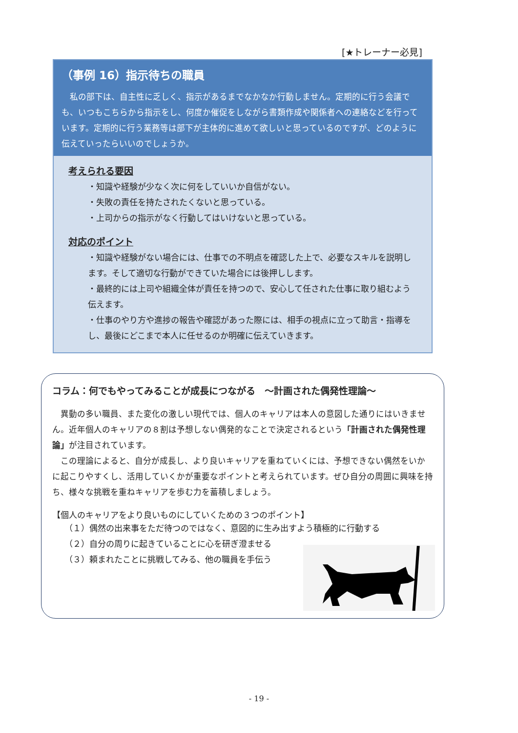[★トレーナー必見]
（事例 16）指示待ちの職員
私の部下は、自主性に乏しく、指示があるまでなかなか行動しません。定期的に行う会議でも、いつもこちらから指示をし、何度か催促をしながら書類作成や関係者への連絡などを行っています。定期的に行う業務等は部下が主体的に進めて欲しいと思っているのですが、どのように伝えていったらいいのでしょうか。
考えられる要因
・知識や経験が少なく次に何をしていいか自信がない。
・失敗の責任を持たされたくないと思っている。
・上司からの指示がなく行動してはいけないと思っている。
対応のポイント
・知識や経験がない場合には、仕事での不明点を確認した上で、必要なスキルを説明します。そして適切な行動ができていた場合には後押しします。
・最終的には上司や組織全体が責任を持つので、安心して任された仕事に取り組むよう伝えます。
・仕事のやり方や進捗の報告や確認があった際には、相手の視点に立って助言・指導をし、最後にどこまで本人に任せるのか明確に伝えていきます。
コラム：何でもやってみることが成長につながる　～計画された偶発性理論～
異動の多い職員、また変化の激しい現代では、個人のキャリアは本人の意図した通りにはいきません。近年個人のキャリアの８割は予想しない偶発的なことで決定されるという「計画された偶発性理論」が注目されています。
この理論によると、自分が成長し、より良いキャリアを重ねていくには、予想できない偶然をいかに起こりやすくし、活用していくかが重要なポイントと考えられています。ぜひ自分の周囲に興味を持ち、様々な挑戦を重ねキャリアを歩む力を蓄積しましょう。
【個人のキャリアをより良いものにしていくための３つのポイント】
（１）偶然の出来事をただ待つのではなく、意図的に生み出すよう積極的に行動する
（２）自分の周りに起きていることに心を研ぎ澄ませる
（３）頼まれたことに挑戦してみる、他の職員を手伝う
- 19 -